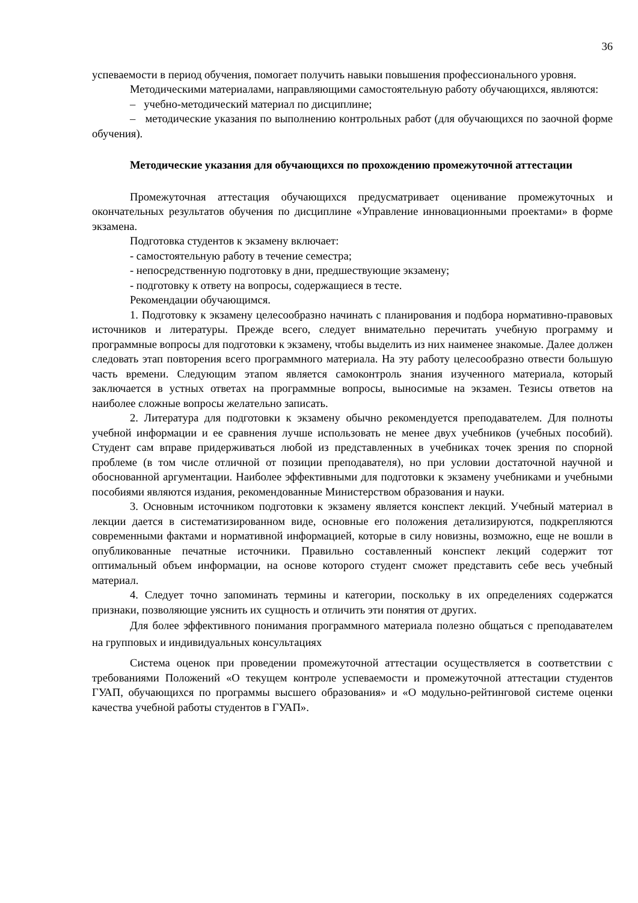36
успеваемости в период обучения, помогает получить навыки повышения профессионального уровня.
Методическими материалами, направляющими самостоятельную работу обучающихся, являются:
– учебно-методический материал по дисциплине;
– методические указания по выполнению контрольных работ (для обучающихся по заочной форме обучения).
Методические указания для обучающихся по прохождению промежуточной аттестации
Промежуточная аттестация обучающихся предусматривает оценивание промежуточных и окончательных результатов обучения по дисциплине «Управление инновационными проектами» в форме экзамена.
Подготовка студентов к экзамену включает:
- самостоятельную работу в течение семестра;
- непосредственную подготовку в дни, предшествующие экзамену;
- подготовку к ответу на вопросы, содержащиеся в тесте.
Рекомендации обучающимся.
1. Подготовку к экзамену целесообразно начинать с планирования и подбора нормативно-правовых источников и литературы. Прежде всего, следует внимательно перечитать учебную программу и программные вопросы для подготовки к экзамену, чтобы выделить из них наименее знакомые. Далее должен следовать этап повторения всего программного материала. На эту работу целесообразно отвести большую часть времени. Следующим этапом является самоконтроль знания изученного материала, который заключается в устных ответах на программные вопросы, выносимые на экзамен. Тезисы ответов на наиболее сложные вопросы желательно записать.
2. Литература для подготовки к экзамену обычно рекомендуется преподавателем. Для полноты учебной информации и ее сравнения лучше использовать не менее двух учебников (учебных пособий). Студент сам вправе придерживаться любой из представленных в учебниках точек зрения по спорной проблеме (в том числе отличной от позиции преподавателя), но при условии достаточной научной и обоснованной аргументации. Наиболее эффективными для подготовки к экзамену учебниками и учебными пособиями являются издания, рекомендованные Министерством образования и науки.
3. Основным источником подготовки к экзамену является конспект лекций. Учебный материал в лекции дается в систематизированном виде, основные его положения детализируются, подкрепляются современными фактами и нормативной информацией, которые в силу новизны, возможно, еще не вошли в опубликованные печатные источники. Правильно составленный конспект лекций содержит тот оптимальный объем информации, на основе которого студент сможет представить себе весь учебный материал.
4. Следует точно запоминать термины и категории, поскольку в их определениях содержатся признаки, позволяющие уяснить их сущность и отличить эти понятия от других.
Для более эффективного понимания программного материала полезно общаться с преподавателем на групповых и индивидуальных консультациях
Система оценок при проведении промежуточной аттестации осуществляется в соответствии с требованиями Положений «О текущем контроле успеваемости и промежуточной аттестации студентов ГУАП, обучающихся по программы высшего образования» и «О модульно-рейтинговой системе оценки качества учебной работы студентов в ГУАП».